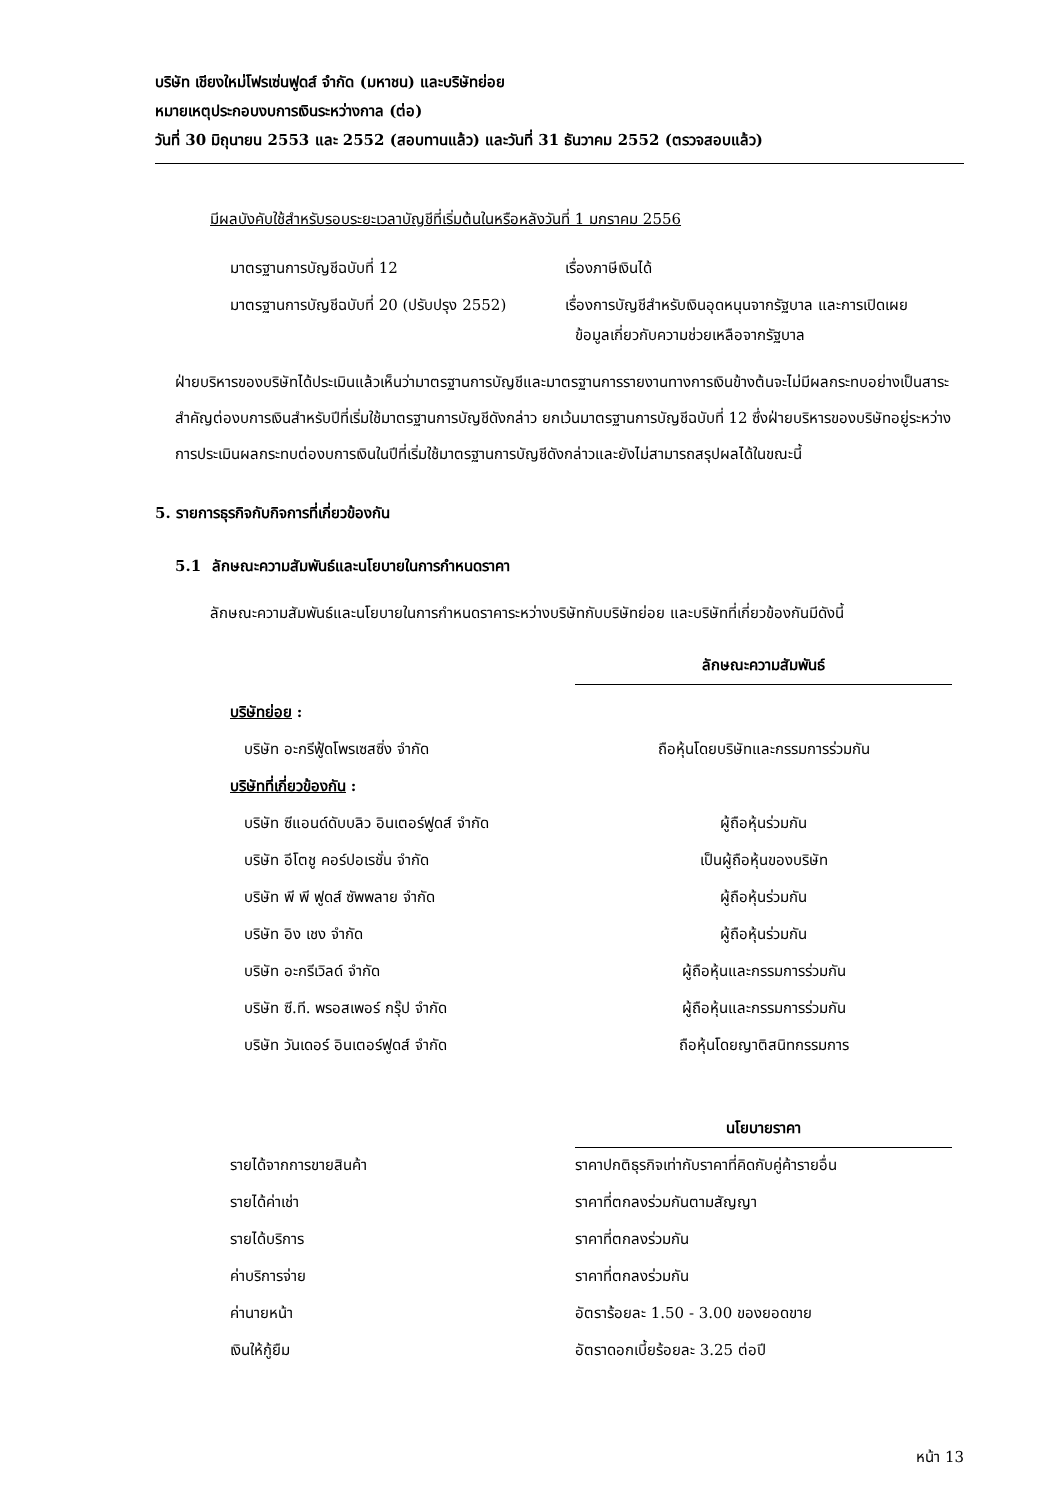บริษัท เชียงใหม่โฟรเซ่นฟูดส์ จำกัด (มหาชน) และบริษัทย่อย
หมายเหตุประกอบงบการเงินระหว่างกาล (ต่อ)
วันที่ 30 มิถุนายน 2553 และ 2552 (สอบทานแล้ว) และวันที่ 31 ธันวาคม 2552 (ตรวจสอบแล้ว)
มีผลบังคับใช้สำหรับรอบระยะเวลาบัญชีที่เริ่มต้นในหรือหลังวันที่ 1 มกราคม 2556
| มาตรฐานการบัญชีฉบับที่ 12 | เรื่องภาษีเงินได้ |
| มาตรฐานการบัญชีฉบับที่ 20 (ปรับปรุง 2552) | เรื่องการบัญชีสำหรับเงินอุดหนุนจากรัฐบาล และการเปิดเผย ข้อมูลเกี่ยวกับความช่วยเหลือจากรัฐบาล |
ฝ่ายบริหารของบริษัทได้ประเมินแล้วเห็นว่ามาตรฐานการบัญชีและมาตรฐานการรายงานทางการเงินข้างต้นจะไม่มีผลกระทบอย่างเป็นสาระสำคัญต่องบการเงินสำหรับปีที่เริ่มใช้มาตรฐานการบัญชีดังกล่าว ยกเว้นมาตรฐานการบัญชีฉบับที่ 12 ซึ่งฝ่ายบริหารของบริษัทอยู่ระหว่างการประเมินผลกระทบต่องบการเงินในปีที่เริ่มใช้มาตรฐานการบัญชีดังกล่าวและยังไม่สามารถสรุปผลได้ในขณะนี้
5. รายการธุรกิจกับกิจการที่เกี่ยวข้องกัน
5.1 ลักษณะความสัมพันธ์และนโยบายในการกำหนดราคา
ลักษณะความสัมพันธ์และนโยบายในการกำหนดราคาระหว่างบริษัทกับบริษัทย่อย และบริษัทที่เกี่ยวข้องกันมีดังนี้
| | ลักษณะความสัมพันธ์ |
| บริษัทย่อย : | |
| บริษัท อะกรีฟู้ดโพรเซสซิ่ง จำกัด | ถือหุ้นโดยบริษัทและกรรมการร่วมกัน |
| บริษัทที่เกี่ยวข้องกัน : | |
| บริษัท ซีแอนด์ดับบลิว อินเตอร์ฟูดส์ จำกัด | ผู้ถือหุ้นร่วมกัน |
| บริษัท อีโตชู คอร์ปอเรชั่น จำกัด | เป็นผู้ถือหุ้นของบริษัท |
| บริษัท พี พี ฟูดส์ ซัพพลาย จำกัด | ผู้ถือหุ้นร่วมกัน |
| บริษัท อิง เชง จำกัด | ผู้ถือหุ้นร่วมกัน |
| บริษัท อะกรีเวิลด์ จำกัด | ผู้ถือหุ้นและกรรมการร่วมกัน |
| บริษัท ซี.ที. พรอสเพอร์ กรุ๊ป จำกัด | ผู้ถือหุ้นและกรรมการร่วมกัน |
| บริษัท วันเดอร์ อินเตอร์ฟูดส์ จำกัด | ถือหุ้นโดยญาติสนิทกรรมการ |
| | นโยบายราคา |
| รายได้จากการขายสินค้า | ราคาปกติธุรกิจเท่ากับราคาที่คิดกับคู่ค้ารายอื่น |
| รายได้ค่าเช่า | ราคาที่ตกลงร่วมกันตามสัญญา |
| รายได้บริการ | ราคาที่ตกลงร่วมกัน |
| ค่าบริการจ่าย | ราคาที่ตกลงร่วมกัน |
| ค่านายหน้า | อัตราร้อยละ 1.50 - 3.00 ของยอดขาย |
| เงินให้กู้ยืม | อัตราดอกเบี้ยร้อยละ 3.25 ต่อปี |
หน้า 13